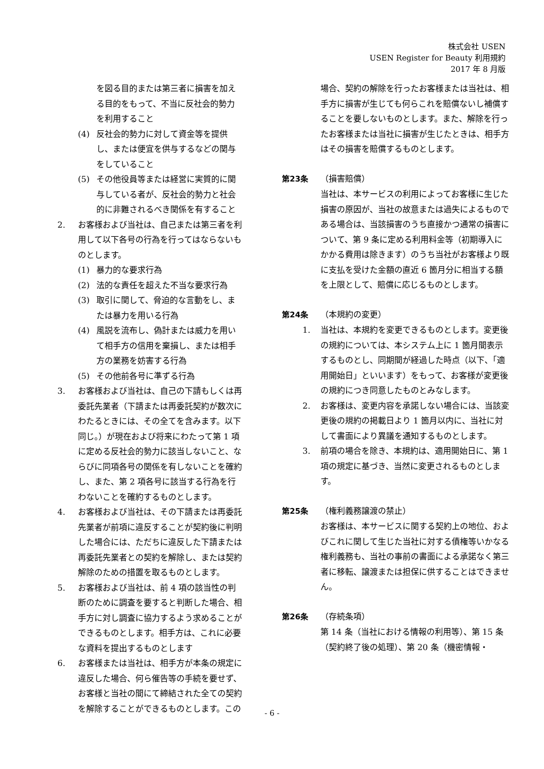株式会社 USEN
USEN Register for Beauty 利用規約
2017 年 8 月版
を図る目的または第三者に損害を加える目的をもって、不当に反社会的勢力を利用すること
(4) 反社会的勢力に対して資金等を提供し、または便宜を供与するなどの関与をしていること
(5) その他役員等または経営に実質的に関与している者が、反社会的勢力と社会的に非難されるべき関係を有すること
2. お客様および当社は、自己または第三者を利用して以下各号の行為を行ってはならないものとします。
(1) 暴力的な要求行為
(2) 法的な責任を超えた不当な要求行為
(3) 取引に関して、脅迫的な言動をし、または暴力を用いる行為
(4) 風説を流布し、偽計または威力を用いて相手方の信用を棄損し、または相手方の業務を妨害する行為
(5) その他前各号に準ずる行為
3. お客様および当社は、自己の下請もしくは再委託先業者（下請または再委託契約が数次にわたるときには、その全てを含みます。以下同じ。）が現在および将来にわたって第 1 項に定める反社会的勢力に該当しないこと、ならびに同項各号の関係を有しないことを確約し、また、第 2 項各号に該当する行為を行わないことを確約するものとします。
4. お客様および当社は、その下請または再委託先業者が前項に違反することが契約後に判明した場合には、ただちに違反した下請または再委託先業者との契約を解除し、または契約解除のための措置を取るものとします。
5. お客様および当社は、前 4 項の該当性の判断のために調査を要すると判断した場合、相手方に対し調査に協力するよう求めることができるものとします。相手方は、これに必要な資料を提出するものとします
6. お客様または当社は、相手方が本条の規定に違反した場合、何ら催告等の手続を要せず、お客様と当社の間にて締結された全ての契約を解除することができるものとします。この
場合、契約の解除を行ったお客様または当社は、相手方に損害が生じても何らこれを賠償ないし補償することを要しないものとします。また、解除を行ったお客様または当社に損害が生じたときは、相手方はその損害を賠償するものとします。
第23条
（損害賠償）
当社は、本サービスの利用によってお客様に生じた損害の原因が、当社の故意または過失によるものである場合は、当該損害のうち直接かつ通常の損害について、第 9 条に定める利用料金等（初期導入にかかる費用は除きます）のうち当社がお客様より既に支払を受けた金額の直近 6 箇月分に相当する額を上限として、賠償に応じるものとします。
第24条
（本規約の変更）
1. 当社は、本規約を変更できるものとします。変更後の規約については、本システム上に 1 箇月間表示するものとし、同期間が経過した時点（以下、「適用開始日」といいます）をもって、お客様が変更後の規約につき同意したものとみなします。
2. お客様は、変更内容を承諾しない場合には、当該変更後の規約の掲載日より 1 箇月以内に、当社に対して書面により異議を通知するものとします。
3. 前項の場合を除き、本規約は、適用開始日に、第 1 項の規定に基づき、当然に変更されるものとします。
第25条
（権利義務譲渡の禁止）
お客様は、本サービスに関する契約上の地位、およびこれに関して生じた当社に対する債権等いかなる権利義務も、当社の事前の書面による承諾なく第三者に移転、譲渡または担保に供することはできません。
第26条
（存続条項）
第 14 条（当社における情報の利用等）、第 15 条（契約終了後の処理）、第 20 条（機密情報・
- 6 -